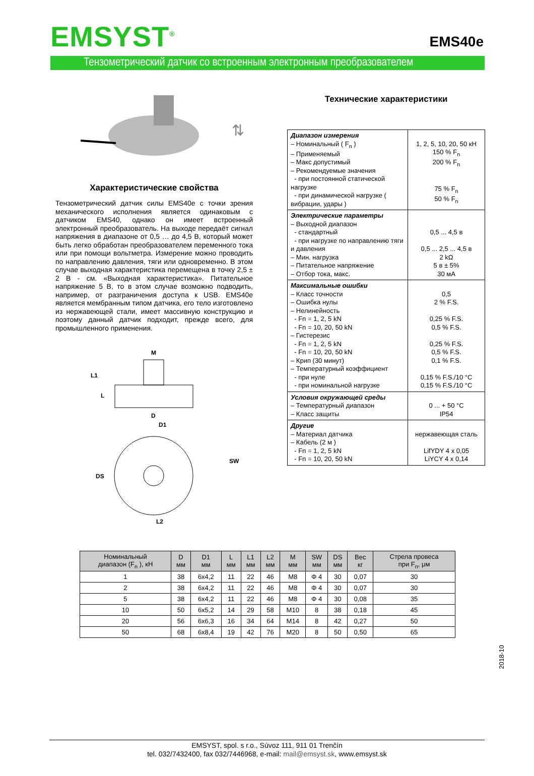EMSYST<sup>®</sup>
EMS40e
Тензометрический датчик со встроенным электронным преобразователем
⇅
Характеристические свойства
Тензометрический датчик силы EMS40e с точки зрения механического исполнения является одинаковым с датчиком EMS40, однако он имеет встроенный электронный преобразователь. На выходе передаёт сигнал напряжения в диапазоне от 0,5 … до 4,5 В, который может быть легко обработан преобразователем переменного тока или при помощи вольтметра. Измерение можно проводить по направлению давления, тяги или одновременно. В этом случае выходная характеристика перемещена в точку 2,5 ± 2 В - см. «Выходная характеристика». Питательное напряжение 5 В, то в этом случае возможно подводить, например, от разграничения доступа к USB. EMS40e является мембранным типом датчика, его тело изготовлено из нержавеющей стали, имеет массивную конструкцию и поэтому данный датчик подходит, прежде всего, для промышленного применения.
M
L1
L
D
D1
DS
SW
L2
Технические характеристики
| Диапазон измерения – Номинальный ( F<sub>n</sub> ) – Применяемый – Макс допустимый – Рекомендуемые значения - при постоянной статической нагрузке - при динамической нагрузке ( вибрации, удары ) | 1, 2, 5, 10, 20, 50 кН 150 % F<sub>n</sub> 200 % F<sub>n</sub> 75 % F<sub>n</sub> 50 % F<sub>n</sub> |
| Электрические параметры – Выходной диапазон - стандартный - при нагрузке по направлению тяги и давления – Мин. нагрузка – Питательное напряжение – Отбор тока, макс. | 0,5 ... 4,5 в 0,5 ... 2,5 ... 4,5 в 2 kΩ 5 в ± 5% 30 мА |
| Максимальные ошибки – Класс точности – Ошибка нулы – Нелинейность - Fn = 1, 2, 5 kN - Fn = 10, 20, 50 kN – Гистерезис - Fn = 1, 2, 5 kN - Fn = 10, 20, 50 kN – Крип (30 минут) – Температурный коэффициент - при нуле - при номинальной нагрузке | 0,5 2 % F.S. 0,25 % F.S. 0,5 % F.S. 0,25 % F.S. 0,5 % F.S. 0,1 % F.S. 0,15 % F.S./10 °C 0,15 % F.S./10 °C |
| Условия окружающей среды – Температурный диапазон – Класс защиты | 0 ... + 50 °C IP54 |
| Другие – Материал датчика – Кабель (2 м ) - Fn = 1, 2, 5 kN - Fn = 10, 20, 50 kN | нержавеющая сталь LifYDY 4 x 0,05 LiYCY 4 x 0,14 |
| Номинальный диапазон (F<sub>n</sub> ), кН | D мм | D1 мм | L мм | L1 мм | L2 мм | M мм | SW мм | DS мм | Вес кг | Стрела провеса при F<sub>n</sub>, μм |
| --- | --- | --- | --- | --- | --- | --- | --- | --- | --- | --- |
| 1 | 38 | 6x4,2 | 11 | 22 | 46 | M8 | Φ 4 | 30 | 0,07 | 30 |
| 2 | 38 | 6x4,2 | 11 | 22 | 46 | M8 | Φ 4 | 30 | 0,07 | 30 |
| 5 | 38 | 6x4,2 | 11 | 22 | 46 | M8 | Φ 4 | 30 | 0,08 | 35 |
| 10 | 50 | 6x5,2 | 14 | 29 | 58 | M10 | 8 | 38 | 0,18 | 45 |
| 20 | 56 | 6x6,3 | 16 | 34 | 64 | M14 | 8 | 42 | 0,27 | 50 |
| 50 | 68 | 6x8,4 | 19 | 42 | 76 | M20 | 8 | 50 | 0,50 | 65 |
2018-10
EMSYST, spol. s r.o., Súvoz 111, 911 01 Trenčín
tel. 032/7432400, fax 032/7446968, e-mail: mail@emsyst.sk, www.emsyst.sk